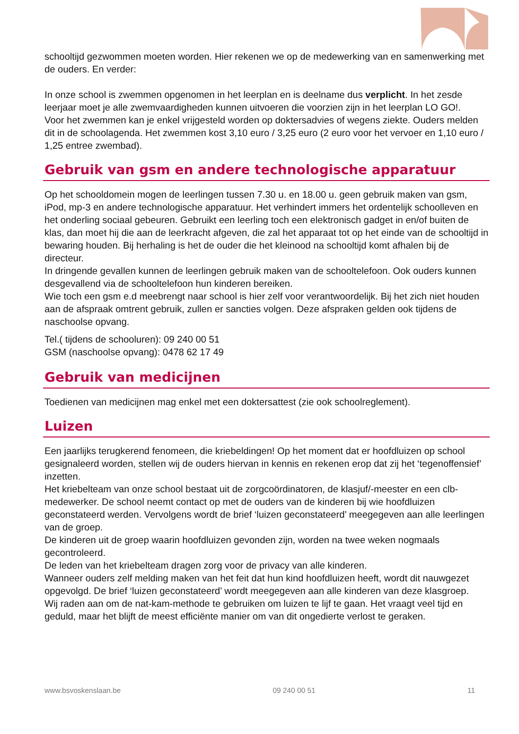schooltijd gezwommen moeten worden. Hier rekenen we op de medewerking van en samenwerking met de ouders. En verder:
In onze school is zwemmen opgenomen in het leerplan en is deelname dus verplicht. In het zesde leerjaar moet je alle zwemvaardigheden kunnen uitvoeren die voorzien zijn in het leerplan LO GO!.
Voor het zwemmen kan je enkel vrijgesteld worden op doktersadvies of wegens ziekte. Ouders melden dit in de schoolagenda. Het zwemmen kost 3,10 euro / 3,25 euro (2 euro voor het vervoer en 1,10 euro / 1,25 entree zwembad).
Gebruik van gsm en andere technologische apparatuur
Op het schooldomein mogen de leerlingen tussen 7.30 u. en 18.00 u. geen gebruik maken van gsm, iPod, mp-3 en andere technologische apparatuur. Het verhindert immers het ordentelijk schoolleven en het onderling sociaal gebeuren. Gebruikt een leerling toch een elektronisch gadget in en/of buiten de klas, dan moet hij die aan de leerkracht afgeven, die zal het apparaat tot op het einde van de schooltijd in bewaring houden. Bij herhaling is het de ouder die het kleinood na schooltijd komt afhalen bij de directeur.
In dringende gevallen kunnen de leerlingen gebruik maken van de schooltelefoon. Ook ouders kunnen desgevallend via de schooltelefoon hun kinderen bereiken.
Wie toch een gsm e.d meebrengt naar school is hier zelf voor verantwoordelijk. Bij het zich niet houden aan de afspraak omtrent gebruik, zullen er sancties volgen. Deze afspraken gelden ook tijdens de naschoolse opvang.
Tel.( tijdens de schooluren): 09 240 00 51
GSM (naschoolse opvang): 0478 62 17 49
Gebruik van medicijnen
Toedienen van medicijnen mag enkel met een doktersattest (zie ook schoolreglement).
Luizen
Een jaarlijks terugkerend fenomeen, die kriebeldingen! Op het moment dat er hoofdluizen op school gesignaleerd worden, stellen wij de ouders hiervan in kennis en rekenen erop dat zij het ‘tegenoffensief’ inzetten.
Het kriebelteam van onze school bestaat uit de zorgcoördinatoren, de klasjuf/-meester en een clb-medewerker. De school neemt contact op met de ouders van de kinderen bij wie hoofdluizen geconstateerd werden. Vervolgens wordt de brief ‘luizen geconstateerd’ meegegeven aan alle leerlingen van de groep.
De kinderen uit de groep waarin hoofdluizen gevonden zijn, worden na twee weken nogmaals gecontroleerd.
De leden van het kriebelteam dragen zorg voor de privacy van alle kinderen.
Wanneer ouders zelf melding maken van het feit dat hun kind hoofdluizen heeft, wordt dit nauwgezet opgevolgd. De brief ‘luizen geconstateerd’ wordt meegegeven aan alle kinderen van deze klasgroep.
Wij raden aan om de nat-kam-methode te gebruiken om luizen te lijf te gaan. Het vraagt veel tijd en geduld, maar het blijft de meest efficiënte manier om van dit ongedierte verlost te geraken.
www.bsvoskenslaan.be 09 240 00 51 11